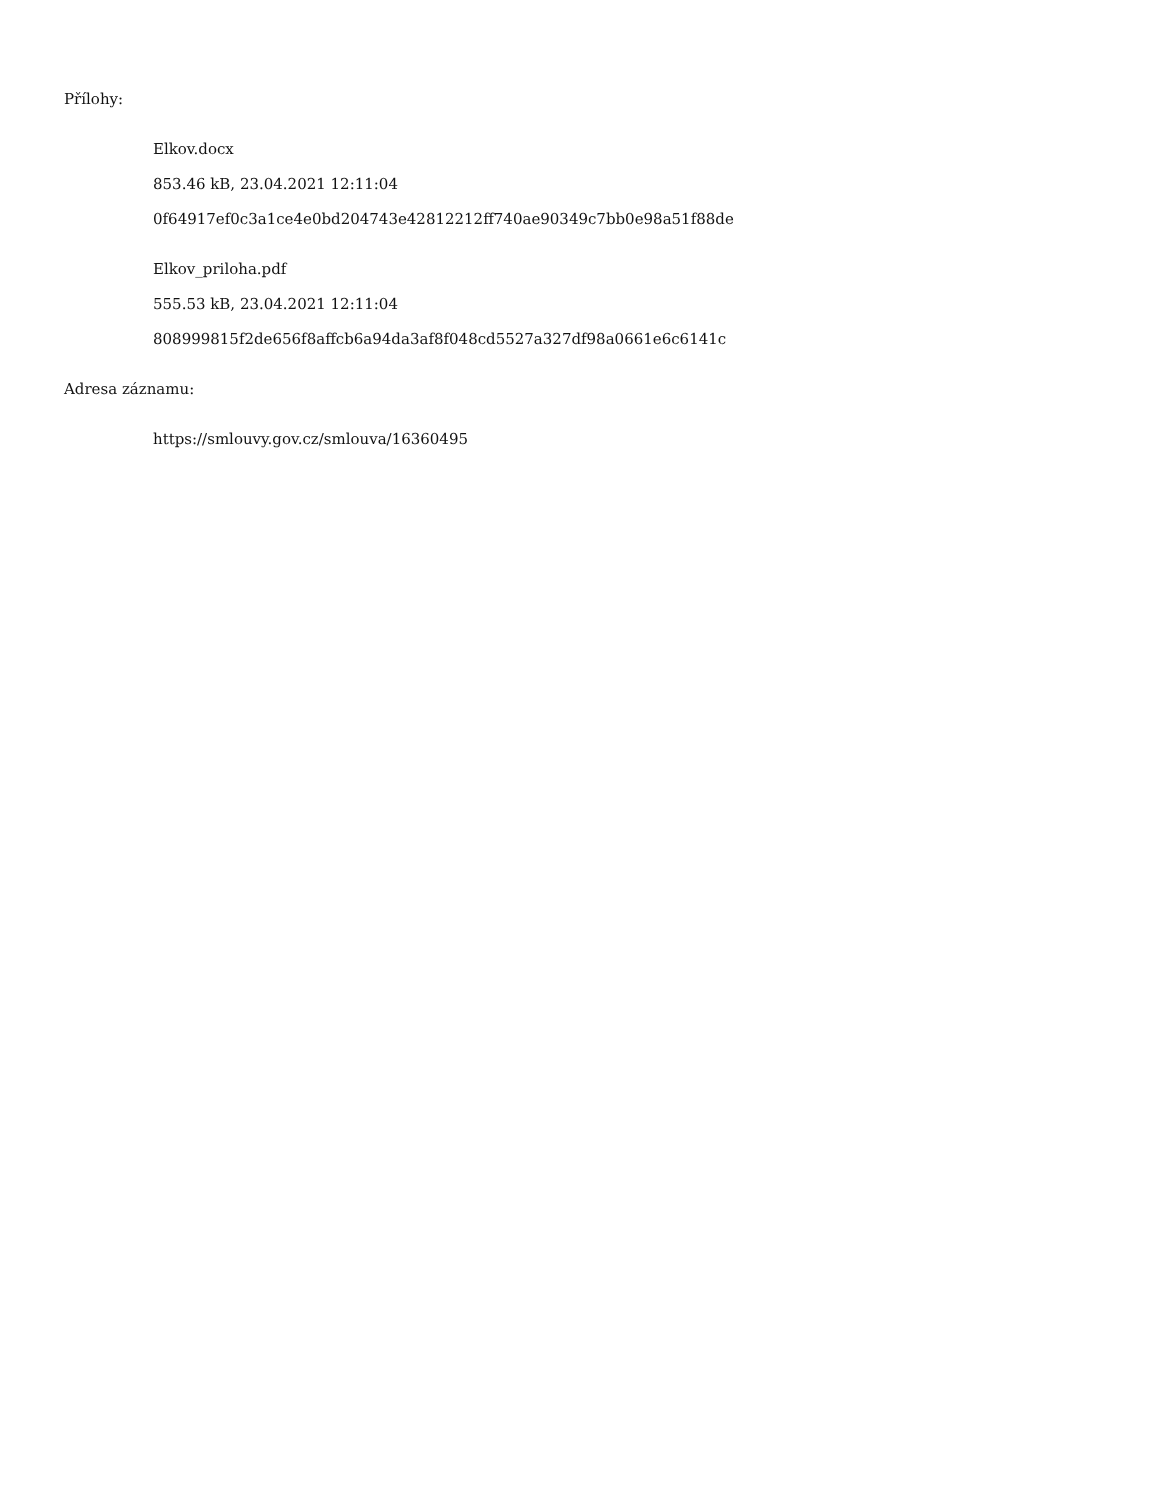Přílohy:
Elkov.docx
853.46 kB, 23.04.2021 12:11:04
0f64917ef0c3a1ce4e0bd204743e42812212ff740ae90349c7bb0e98a51f88de
Elkov_priloha.pdf
555.53 kB, 23.04.2021 12:11:04
808999815f2de656f8affcb6a94da3af8f048cd5527a327df98a0661e6c6141c
Adresa záznamu:
https://smlouvy.gov.cz/smlouva/16360495